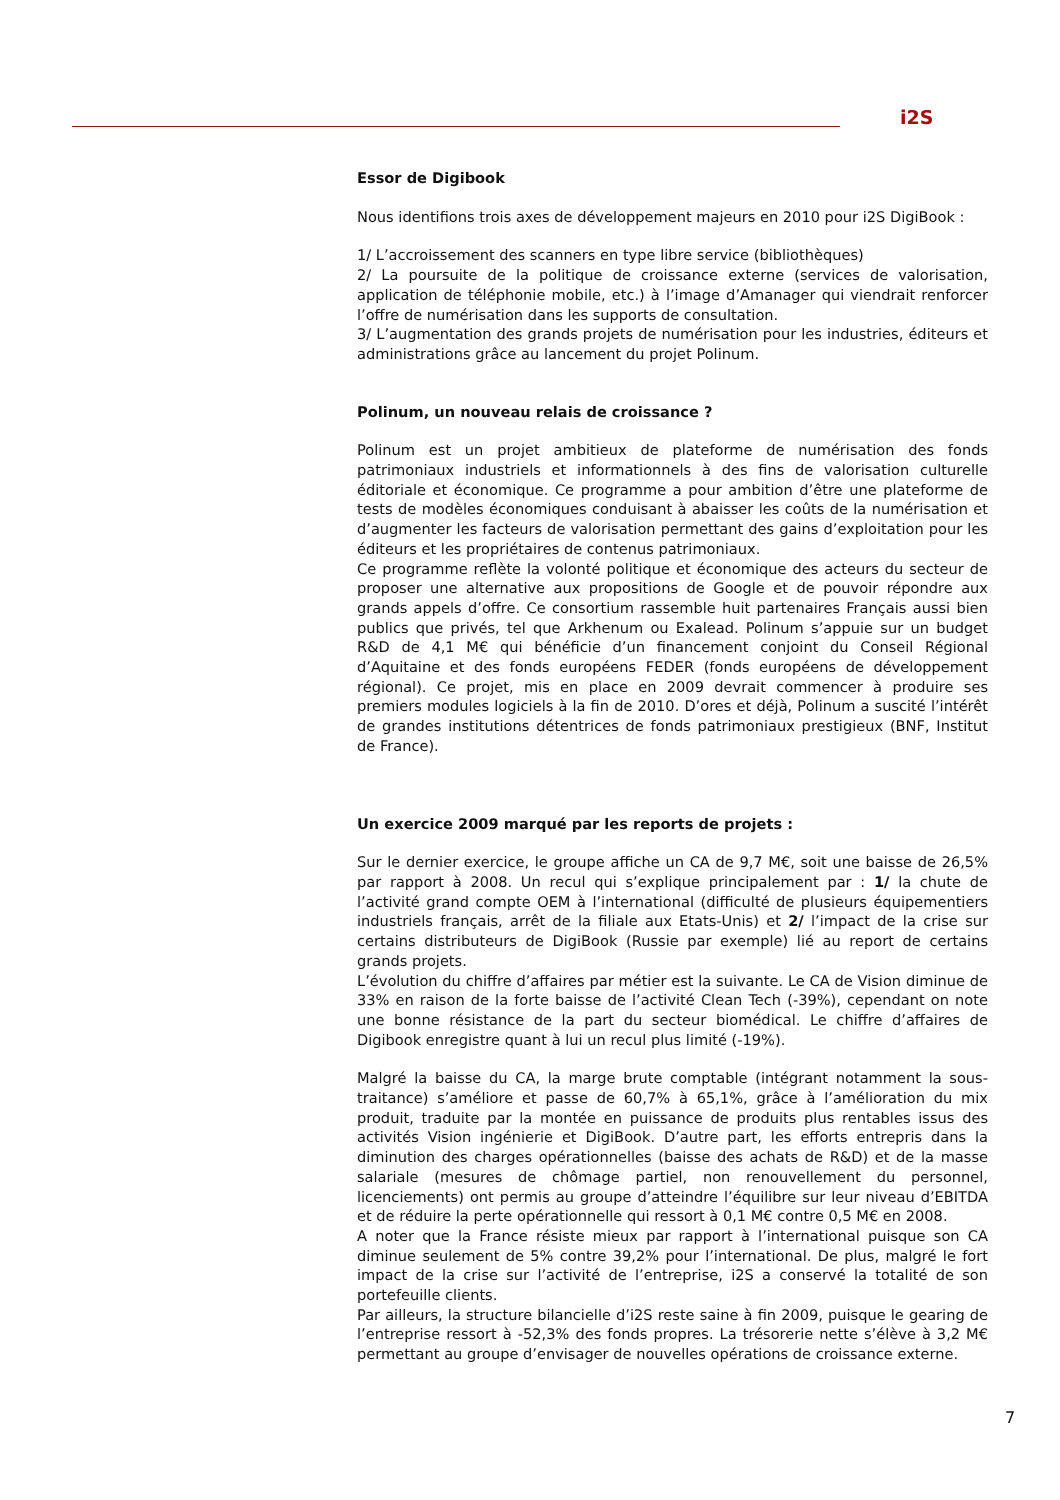i2S
Essor de Digibook
Nous identifions trois axes de développement majeurs en 2010 pour i2S DigiBook :
1/ L’accroissement des scanners en type libre service (bibliothèques)
2/ La poursuite de la politique de croissance externe (services de valorisation, application de téléphonie mobile, etc.) à l’image d’Amanager qui viendrait renforcer l’offre de numérisation dans les supports de consultation.
3/ L’augmentation des grands projets de numérisation pour les industries, éditeurs et administrations grâce au lancement du projet Polinum.
Polinum, un nouveau relais de croissance ?
Polinum est un projet ambitieux de plateforme de numérisation des fonds patrimoniaux industriels et informationnels à des fins de valorisation culturelle éditoriale et économique. Ce programme a pour ambition d’être une plateforme de tests de modèles économiques conduisant à abaisser les coûts de la numérisation et d’augmenter les facteurs de valorisation permettant des gains d’exploitation pour les éditeurs et les propriétaires de contenus patrimoniaux.
Ce programme reflète la volonté politique et économique des acteurs du secteur de proposer une alternative aux propositions de Google et de pouvoir répondre aux grands appels d’offre. Ce consortium rassemble huit partenaires Français aussi bien publics que privés, tel que Arkhenum ou Exalead. Polinum s’appuie sur un budget R&D de 4,1 M€ qui bénéficie d’un financement conjoint du Conseil Régional d’Aquitaine et des fonds européens FEDER (fonds européens de développement régional). Ce projet, mis en place en 2009 devrait commencer à produire ses premiers modules logiciels à la fin de 2010. D’ores et déjà, Polinum a suscité l’intérêt de grandes institutions détentrices de fonds patrimoniaux prestigieux (BNF, Institut de France).
Un exercice 2009 marqué par les reports de projets :
Sur le dernier exercice, le groupe affiche un CA de 9,7 M€, soit une baisse de 26,5% par rapport à 2008. Un recul qui s’explique principalement par : 1/ la chute de l’activité grand compte OEM à l’international (difficulté de plusieurs équipementiers industriels français, arrêt de la filiale aux Etats-Unis) et 2/ l’impact de la crise sur certains distributeurs de DigiBook (Russie par exemple) lié au report de certains grands projets.
L’évolution du chiffre d’affaires par métier est la suivante. Le CA de Vision diminue de 33% en raison de la forte baisse de l’activité Clean Tech (-39%), cependant on note une bonne résistance de la part du secteur biomédical. Le chiffre d’affaires de Digibook enregistre quant à lui un recul plus limité (-19%).
Malgré la baisse du CA, la marge brute comptable (intégrant notamment la sous-traitance) s’améliore et passe de 60,7% à 65,1%, grâce à l’amélioration du mix produit, traduite par la montée en puissance de produits plus rentables issus des activités Vision ingénierie et DigiBook. D’autre part, les efforts entrepris dans la diminution des charges opérationnelles (baisse des achats de R&D) et de la masse salariale (mesures de chômage partiel, non renouvellement du personnel, licenciements) ont permis au groupe d’atteindre l’équilibre sur leur niveau d’EBITDA et de réduire la perte opérationnelle qui ressort à 0,1 M€ contre 0,5 M€ en 2008.
A noter que la France résiste mieux par rapport à l’international puisque son CA diminue seulement de 5% contre 39,2% pour l’international. De plus, malgré le fort impact de la crise sur l’activité de l’entreprise, i2S a conservé la totalité de son portefeuille clients.
Par ailleurs, la structure bilancielle d’i2S reste saine à fin 2009, puisque le gearing de l’entreprise ressort à -52,3% des fonds propres. La trésorerie nette s’élève à 3,2 M€ permettant au groupe d’envisager de nouvelles opérations de croissance externe.
7